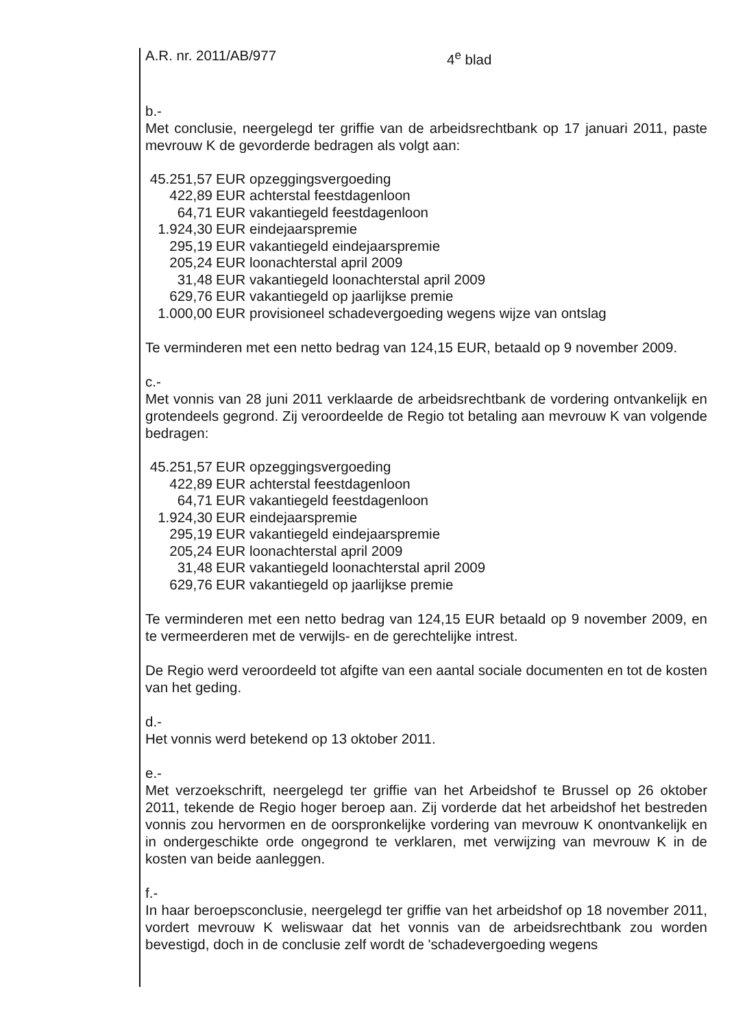A.R. nr. 2011/AB/977 4<sup>e</sup> blad
b.-
Met conclusie, neergelegd ter griffie van de arbeidsrechtbank op 17 januari 2011, paste mevrouw K de gevorderde bedragen als volgt aan:
| 45.251,57 | EUR opzeggingsvergoeding |
| 422,89 | EUR achterstal feestdagenloon |
| 64,71 | EUR vakantiegeld feestdagenloon |
| 1.924,30 | EUR eindejaarspremie |
| 295,19 | EUR vakantiegeld eindejaarspremie |
| 205,24 | EUR loonachterstal april 2009 |
| 31,48 | EUR vakantiegeld loonachterstal april 2009 |
| 629,76 | EUR vakantiegeld op jaarlijkse premie |
| 1.000,00 | EUR provisioneel schadevergoeding wegens wijze van ontslag |
Te verminderen met een netto bedrag van 124,15 EUR, betaald op 9 november 2009.
c.-
Met vonnis van 28 juni 2011 verklaarde de arbeidsrechtbank de vordering ontvankelijk en grotendeels gegrond. Zij veroordeelde de Regio tot betaling aan mevrouw K van volgende bedragen:
| 45.251,57 | EUR opzeggingsvergoeding |
| 422,89 | EUR achterstal feestdagenloon |
| 64,71 | EUR vakantiegeld feestdagenloon |
| 1.924,30 | EUR eindejaarspremie |
| 295,19 | EUR vakantiegeld eindejaarspremie |
| 205,24 | EUR loonachterstal april 2009 |
| 31,48 | EUR vakantiegeld loonachterstal april 2009 |
| 629,76 | EUR vakantiegeld op jaarlijkse premie |
Te verminderen met een netto bedrag van 124,15 EUR betaald op 9 november 2009, en te vermeerderen met de verwijls- en de gerechtelijke intrest.
De Regio werd veroordeeld tot afgifte van een aantal sociale documenten en tot de kosten van het geding.
d.-
Het vonnis werd betekend op 13 oktober 2011.
e.-
Met verzoekschrift, neergelegd ter griffie van het Arbeidshof te Brussel op 26 oktober 2011, tekende de Regio hoger beroep aan. Zij vorderde dat het arbeidshof het bestreden vonnis zou hervormen en de oorspronkelijke vordering van mevrouw K onontvankelijk en in ondergeschikte orde ongegrond te verklaren, met verwijzing van mevrouw K in de kosten van beide aanleggen.
f.-
In haar beroepsconclusie, neergelegd ter griffie van het arbeidshof op 18 november 2011, vordert mevrouw K weliswaar dat het vonnis van de arbeidsrechtbank zou worden bevestigd, doch in de conclusie zelf wordt de 'schadevergoeding wegens